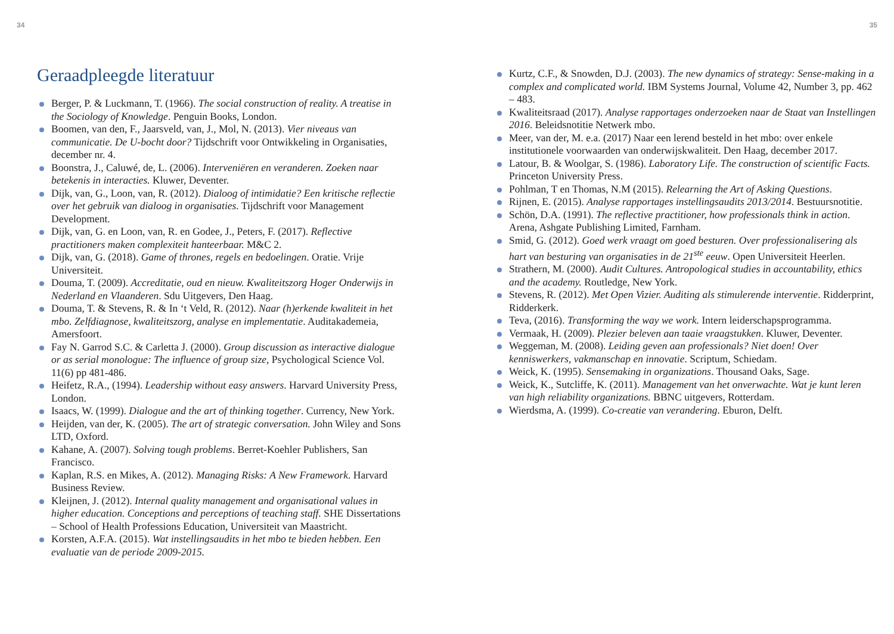34
Geraadpleegde literatuur
Berger, P. & Luckmann, T. (1966). The social construction of reality. A treatise in the Sociology of Knowledge. Penguin Books, London.
Boomen, van den, F., Jaarsveld, van, J., Mol, N. (2013). Vier niveaus van communicatie. De U-bocht door? Tijdschrift voor Ontwikkeling in Organisaties, december nr. 4.
Boonstra, J., Caluwé, de, L. (2006). Interveniëren en veranderen. Zoeken naar betekenis in interacties. Kluwer, Deventer.
Dijk, van, G., Loon, van, R. (2012). Dialoog of intimidatie? Een kritische reflectie over het gebruik van dialoog in organisaties. Tijdschrift voor Management Development.
Dijk, van, G. en Loon, van, R. en Godee, J., Peters, F. (2017). Reflective practitioners maken complexiteit hanteerbaar. M&C 2.
Dijk, van, G. (2018). Game of thrones, regels en bedoelingen. Oratie. Vrije Universiteit.
Douma, T. (2009). Accreditatie, oud en nieuw. Kwaliteitszorg Hoger Onderwijs in Nederland en Vlaanderen. Sdu Uitgevers, Den Haag.
Douma, T. & Stevens, R. & In ‘t Veld, R. (2012). Naar (h)erkende kwaliteit in het mbo. Zelfdiagnose, kwaliteitszorg, analyse en implementatie. Auditakademeia, Amersfoort.
Fay N. Garrod S.C. & Carletta J. (2000). Group discussion as interactive dialogue or as serial monologue: The influence of group size, Psychological Science Vol. 11(6) pp 481-486.
Heifetz, R.A., (1994). Leadership without easy answers. Harvard University Press, London.
Isaacs, W. (1999). Dialogue and the art of thinking together. Currency, New York.
Heijden, van der, K. (2005). The art of strategic conversation. John Wiley and Sons LTD, Oxford.
Kahane, A. (2007). Solving tough problems. Berret-Koehler Publishers, San Francisco.
Kaplan, R.S. en Mikes, A. (2012). Managing Risks: A New Framework. Harvard Business Review.
Kleijnen, J. (2012). Internal quality management and organisational values in higher education. Conceptions and perceptions of teaching staff. SHE Dissertations – School of Health Professions Education, Universiteit van Maastricht.
Korsten, A.F.A. (2015). Wat instellingsaudits in het mbo te bieden hebben. Een evaluatie van de periode 2009-2015.
35
Kurtz, C.F., & Snowden, D.J. (2003). The new dynamics of strategy: Sense-making in a complex and complicated world. IBM Systems Journal, Volume 42, Number 3, pp. 462 – 483.
Kwaliteitsraad (2017). Analyse rapportages onderzoeken naar de Staat van Instellingen 2016. Beleidsnotitie Netwerk mbo.
Meer, van der, M. e.a. (2017) Naar een lerend besteld in het mbo: over enkele institutionele voorwaarden van onderwijskwaliteit. Den Haag, december 2017.
Latour, B. & Woolgar, S. (1986). Laboratory Life. The construction of scientific Facts. Princeton University Press.
Pohlman, T en Thomas, N.M (2015). Relearning the Art of Asking Questions.
Rijnen, E. (2015). Analyse rapportages instellingsaudits 2013/2014. Bestuursnotitie.
Schön, D.A. (1991). The reflective practitioner, how professionals think in action. Arena, Ashgate Publishing Limited, Farnham.
Smid, G. (2012). Goed werk vraagt om goed besturen. Over professionalisering als hart van besturing van organisaties in de 21<sup>ste</sup> eeuw. Open Universiteit Heerlen.
Strathern, M. (2000). Audit Cultures. Antropological studies in accountability, ethics and the academy. Routledge, New York.
Stevens, R. (2012). Met Open Vizier. Auditing als stimulerende interventie. Ridderprint, Ridderkerk.
Teva, (2016). Transforming the way we work. Intern leiderschapsprogramma.
Vermaak, H. (2009). Plezier beleven aan taaie vraagstukken. Kluwer, Deventer.
Weggeman, M. (2008). Leiding geven aan professionals? Niet doen! Over kenniswerkers, vakmanschap en innovatie. Scriptum, Schiedam.
Weick, K. (1995). Sensemaking in organizations. Thousand Oaks, Sage.
Weick, K., Sutcliffe, K. (2011). Management van het onverwachte. Wat je kunt leren van high reliability organizations. BBNC uitgevers, Rotterdam.
Wierdsma, A. (1999). Co-creatie van verandering. Eburon, Delft.